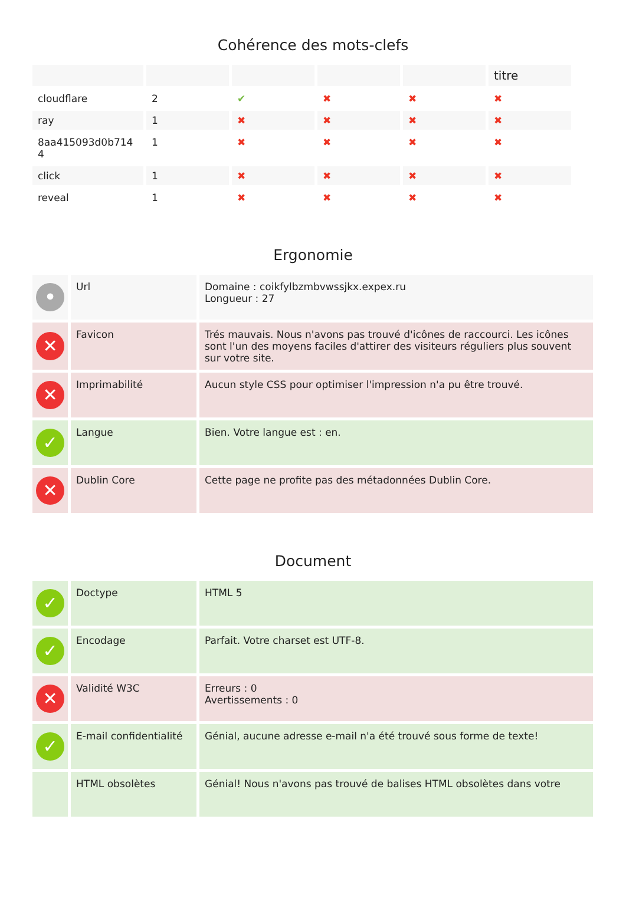Cohérence des mots-clefs
| | | | | | titre |
| --- | --- | --- | --- | --- | --- |
| cloudflare | 2 | ✔ | ✖ | ✖ | ✖ |
| ray | 1 | ✖ | ✖ | ✖ | ✖ |
| 8aa415093d0b714 4 | 1 | ✖ | ✖ | ✖ | ✖ |
| click | 1 | ✖ | ✖ | ✖ | ✖ |
| reveal | 1 | ✖ | ✖ | ✖ | ✖ |
Ergonomie
| • | Url | Domaine : coikfylbzmbvwssjkx.expex.ru Longueur : 27 |
| ✕ | Favicon | Trés mauvais. Nous n'avons pas trouvé d'icônes de raccourci. Les icônes sont l'un des moyens faciles d'attirer des visiteurs réguliers plus souvent sur votre site. |
| ✕ | Imprimabilité | Aucun style CSS pour optimiser l'impression n'a pu être trouvé. |
| ✓ | Langue | Bien. Votre langue est : en. |
| ✕ | Dublin Core | Cette page ne profite pas des métadonnées Dublin Core. |
Document
| ✓ | Doctype | HTML 5 |
| ✓ | Encodage | Parfait. Votre charset est UTF-8. |
| ✕ | Validité W3C | Erreurs : 0 Avertissements : 0 |
| ✓ | E-mail confidentialité | Génial, aucune adresse e-mail n'a été trouvé sous forme de texte! |
| | HTML obsolètes | Génial! Nous n'avons pas trouvé de balises HTML obsolètes dans votre |